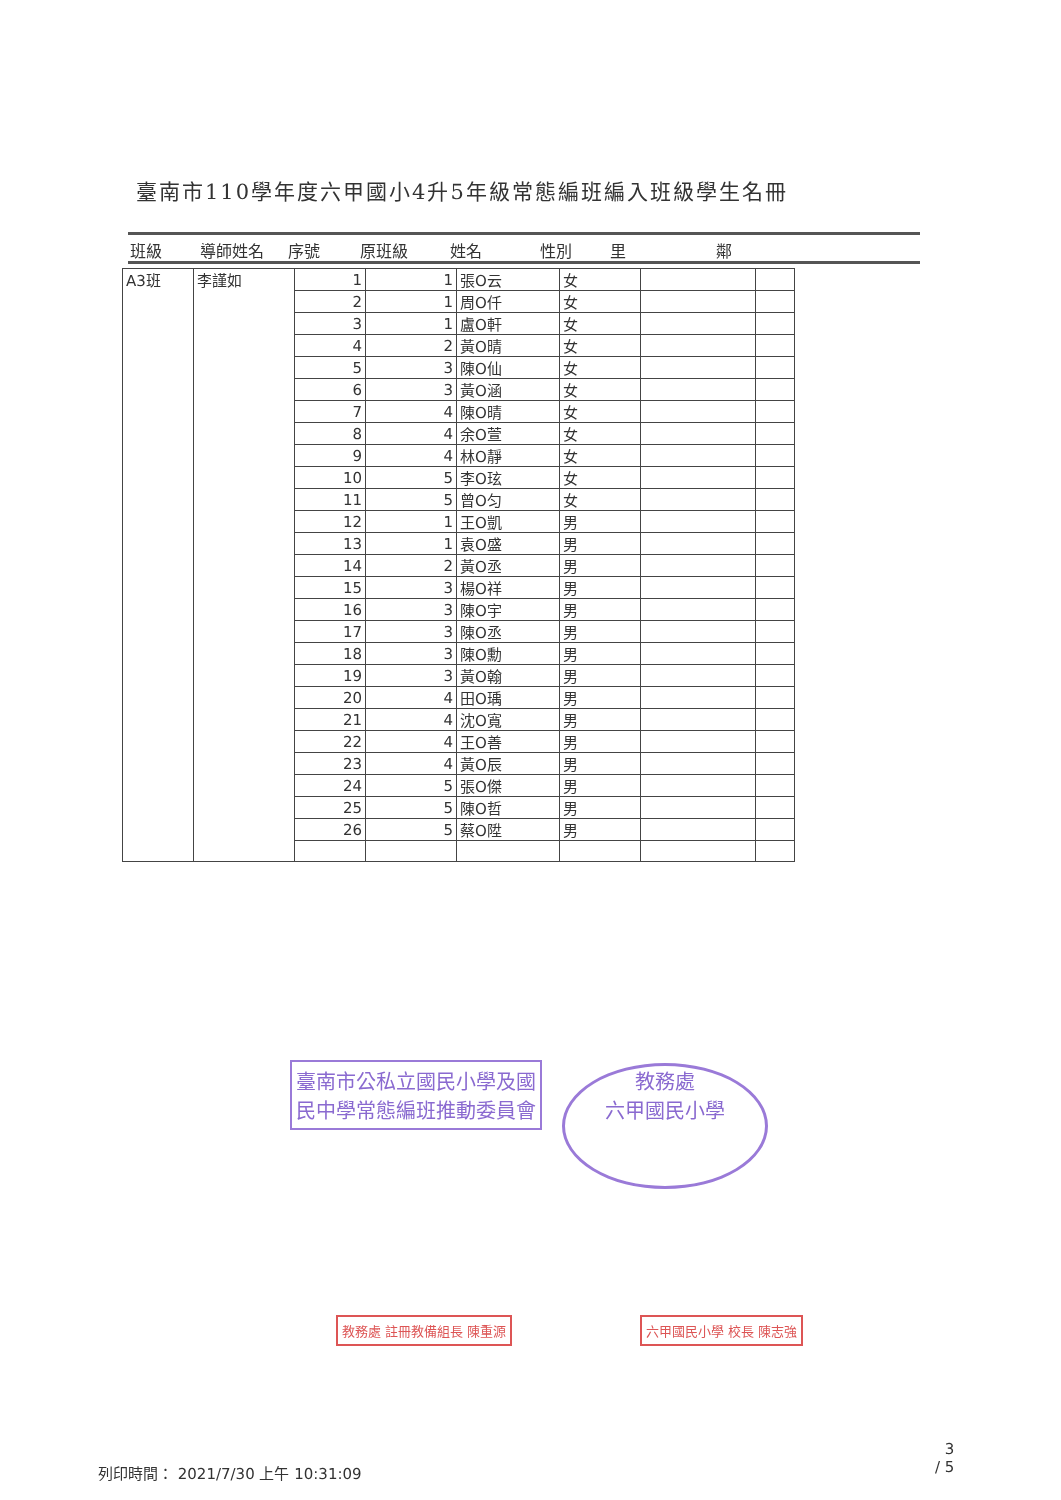臺南市110學年度六甲國小4升5年級常態編班編入班級學生名冊
班級 導師姓名 序號 原班級 姓名 性別 里 鄰
| A3班 | 李謹如 | 1 | 1 | 張O云 | 女 | | |
| | | 2 | 1 | 周O仟 | 女 | | |
| | | 3 | 1 | 盧O軒 | 女 | | |
| | | 4 | 2 | 黃O晴 | 女 | | |
| | | 5 | 3 | 陳O仙 | 女 | | |
| | | 6 | 3 | 黃O涵 | 女 | | |
| | | 7 | 4 | 陳O晴 | 女 | | |
| | | 8 | 4 | 余O萱 | 女 | | |
| | | 9 | 4 | 林O靜 | 女 | | |
| | | 10 | 5 | 李O玹 | 女 | | |
| | | 11 | 5 | 曾O匀 | 女 | | |
| | | 12 | 1 | 王O凱 | 男 | | |
| | | 13 | 1 | 袁O盛 | 男 | | |
| | | 14 | 2 | 黃O丞 | 男 | | |
| | | 15 | 3 | 楊O祥 | 男 | | |
| | | 16 | 3 | 陳O宇 | 男 | | |
| | | 17 | 3 | 陳O丞 | 男 | | |
| | | 18 | 3 | 陳O勳 | 男 | | |
| | | 19 | 3 | 黃O翰 | 男 | | |
| | | 20 | 4 | 田O瑀 | 男 | | |
| | | 21 | 4 | 沈O寬 | 男 | | |
| | | 22 | 4 | 王O善 | 男 | | |
| | | 23 | 4 | 黃O辰 | 男 | | |
| | | 24 | 5 | 張O傑 | 男 | | |
| | | 25 | 5 | 陳O哲 | 男 | | |
| | | 26 | 5 | 蔡O陞 | 男 | | |
臺南市公私立國民小學及國民中學常態編班推動委員會
教務處
六甲國民小學
教務處 註冊教備組長 陳重源 六甲國民小學 校長 陳志強
列印時間： 2021/7/30 上午 10:31:09
3
/ 5